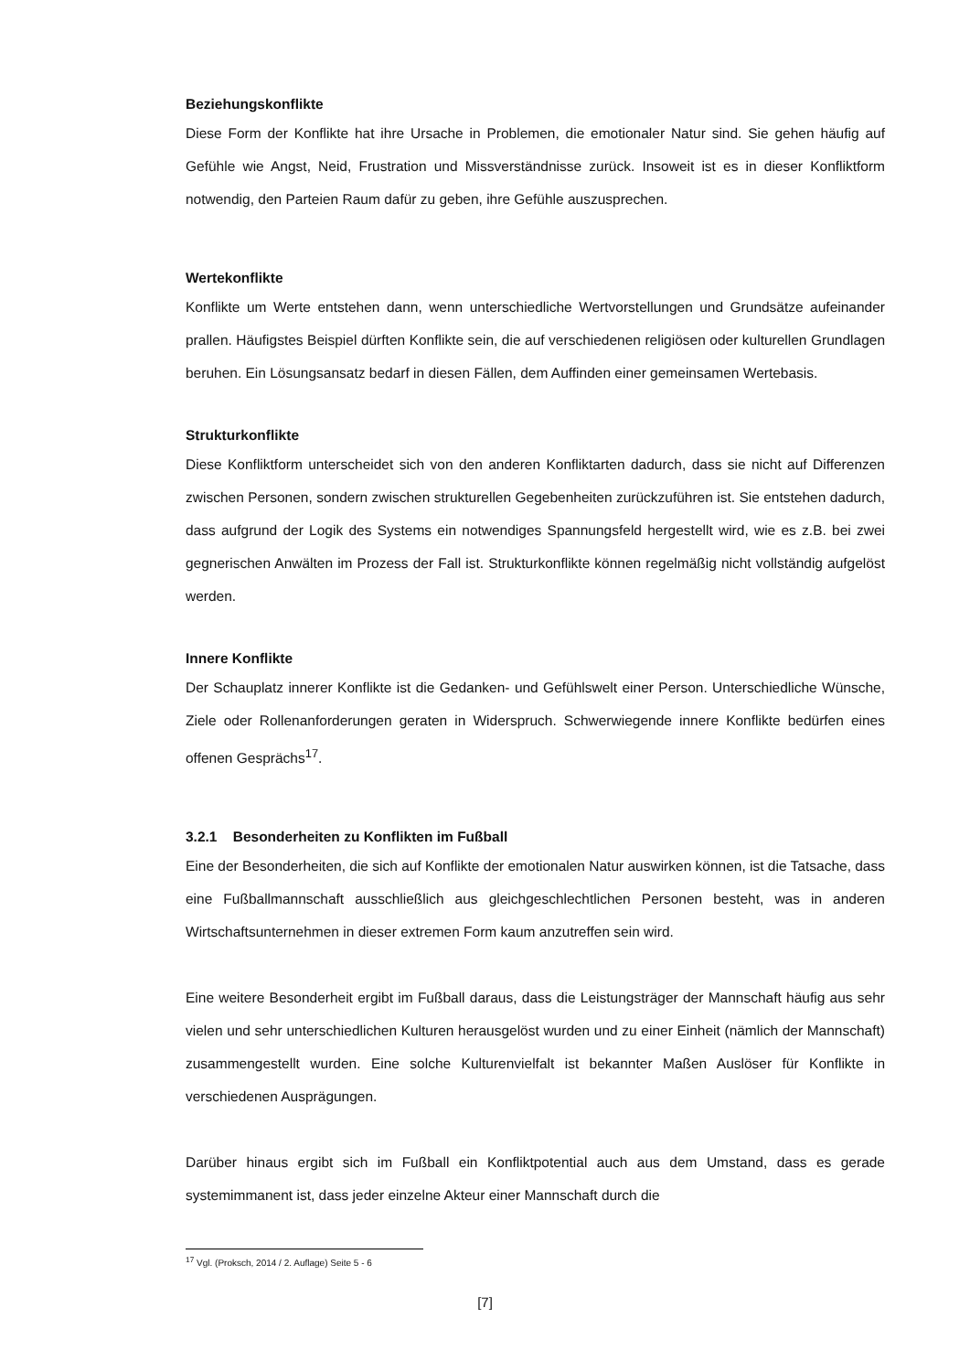Beziehungskonflikte
Diese Form der Konflikte hat ihre Ursache in Problemen, die emotionaler Natur sind. Sie gehen häufig auf Gefühle wie Angst, Neid, Frustration und Missverständnisse zurück. Insoweit ist es in dieser Konfliktform notwendig, den Parteien Raum dafür zu geben, ihre Gefühle auszusprechen.
Wertekonflikte
Konflikte um Werte entstehen dann, wenn unterschiedliche Wertvorstellungen und Grundsätze aufeinander prallen. Häufigstes Beispiel dürften Konflikte sein, die auf verschiedenen religiösen oder kulturellen Grundlagen beruhen. Ein Lösungsansatz bedarf in diesen Fällen, dem Auffinden einer gemeinsamen Wertebasis.
Strukturkonflikte
Diese Konfliktform unterscheidet sich von den anderen Konfliktarten dadurch, dass sie nicht auf Differenzen zwischen Personen, sondern zwischen strukturellen Gegebenheiten zurückzuführen ist. Sie entstehen dadurch, dass aufgrund der Logik des Systems ein notwendiges Spannungsfeld hergestellt wird, wie es z.B. bei zwei gegnerischen Anwälten im Prozess der Fall ist. Strukturkonflikte können regelmäßig nicht vollständig aufgelöst werden.
Innere Konflikte
Der Schauplatz innerer Konflikte ist die Gedanken- und Gefühlswelt einer Person. Unterschiedliche Wünsche, Ziele oder Rollenanforderungen geraten in Widerspruch. Schwerwiegende innere Konflikte bedürfen eines offenen Gesprächs<sup>17</sup>.
3.2.1 Besonderheiten zu Konflikten im Fußball
Eine der Besonderheiten, die sich auf Konflikte der emotionalen Natur auswirken können, ist die Tatsache, dass eine Fußballmannschaft ausschließlich aus gleichgeschlechtlichen Personen besteht, was in anderen Wirtschaftsunternehmen in dieser extremen Form kaum anzutreffen sein wird.
Eine weitere Besonderheit ergibt im Fußball daraus, dass die Leistungsträger der Mannschaft häufig aus sehr vielen und sehr unterschiedlichen Kulturen herausgelöst wurden und zu einer Einheit (nämlich der Mannschaft) zusammengestellt wurden. Eine solche Kulturenvielfalt ist bekannter Maßen Auslöser für Konflikte in verschiedenen Ausprägungen.
Darüber hinaus ergibt sich im Fußball ein Konfliktpotential auch aus dem Umstand, dass es gerade systemimmanent ist, dass jeder einzelne Akteur einer Mannschaft durch die
<sup>17</sup> Vgl. (Proksch, 2014 / 2. Auflage) Seite 5 - 6
[7]